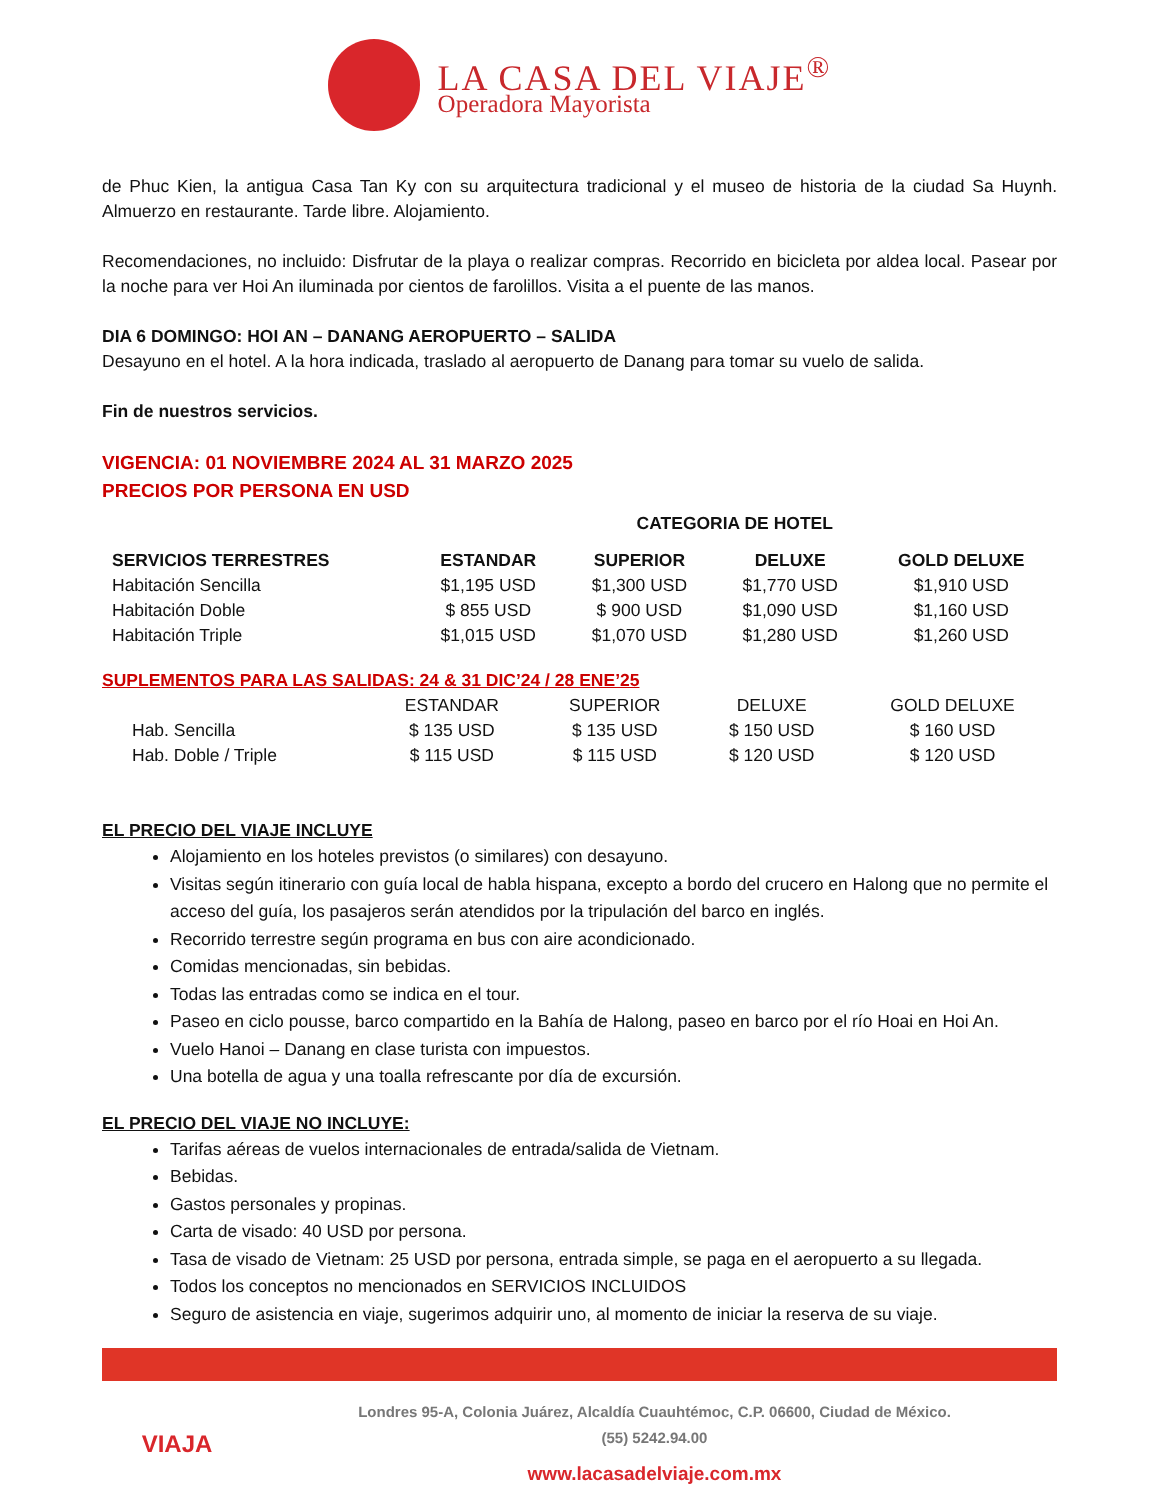LA CASA DEL VIAJE<sup>®</sup>
Operadora Mayorista
de Phuc Kien, la antigua Casa Tan Ky con su arquitectura tradicional y el museo de historia de la ciudad Sa Huynh. Almuerzo en restaurante. Tarde libre. Alojamiento.
Recomendaciones, no incluido: Disfrutar de la playa o realizar compras. Recorrido en bicicleta por aldea local. Pasear por la noche para ver Hoi An iluminada por cientos de farolillos. Visita a el puente de las manos.
DIA 6 DOMINGO: HOI AN – DANANG AEROPUERTO – SALIDA
Desayuno en el hotel. A la hora indicada, traslado al aeropuerto de Danang para tomar su vuelo de salida.
Fin de nuestros servicios.
VIGENCIA: 01 NOVIEMBRE 2024 AL 31 MARZO 2025
PRECIOS POR PERSONA EN USD
| | CATEGORIA DE HOTEL | | | |
| --- | --- | --- | --- | --- |
| SERVICIOS TERRESTRES | ESTANDAR | SUPERIOR | DELUXE | GOLD DELUXE |
| Habitación Sencilla | $1,195 USD | $1,300 USD | $1,770 USD | $1,910 USD |
| Habitación Doble | $ 855 USD | $ 900 USD | $1,090 USD | $1,160 USD |
| Habitación Triple | $1,015 USD | $1,070 USD | $1,280 USD | $1,260 USD |
SUPLEMENTOS PARA LAS SALIDAS: 24 & 31 DIC’24 / 28 ENE’25
| | ESTANDAR | SUPERIOR | DELUXE | GOLD DELUXE |
| Hab. Sencilla | $ 135 USD | $ 135 USD | $ 150 USD | $ 160 USD |
| Hab. Doble / Triple | $ 115 USD | $ 115 USD | $ 120 USD | $ 120 USD |
EL PRECIO DEL VIAJE INCLUYE
Alojamiento en los hoteles previstos (o similares) con desayuno.
Visitas según itinerario con guía local de habla hispana, excepto a bordo del crucero en Halong que no permite el acceso del guía, los pasajeros serán atendidos por la tripulación del barco en inglés.
Recorrido terrestre según programa en bus con aire acondicionado.
Comidas mencionadas, sin bebidas.
Todas las entradas como se indica en el tour.
Paseo en ciclo pousse, barco compartido en la Bahía de Halong, paseo en barco por el río Hoai en Hoi An.
Vuelo Hanoi – Danang en clase turista con impuestos.
Una botella de agua y una toalla refrescante por día de excursión.
EL PRECIO DEL VIAJE NO INCLUYE:
Tarifas aéreas de vuelos internacionales de entrada/salida de Vietnam.
Bebidas.
Gastos personales y propinas.
Carta de visado: 40 USD por persona.
Tasa de visado de Vietnam: 25 USD por persona, entrada simple, se paga en el aeropuerto a su llegada.
Todos los conceptos no mencionados en SERVICIOS INCLUIDOS
Seguro de asistencia en viaje, sugerimos adquirir uno, al momento de iniciar la reserva de su viaje.
VIAJA
Londres 95-A, Colonia Juárez, Alcaldía Cuauhtémoc, C.P. 06600, Ciudad de México.
(55) 5242.94.00
www.lacasadelviaje.com.mx